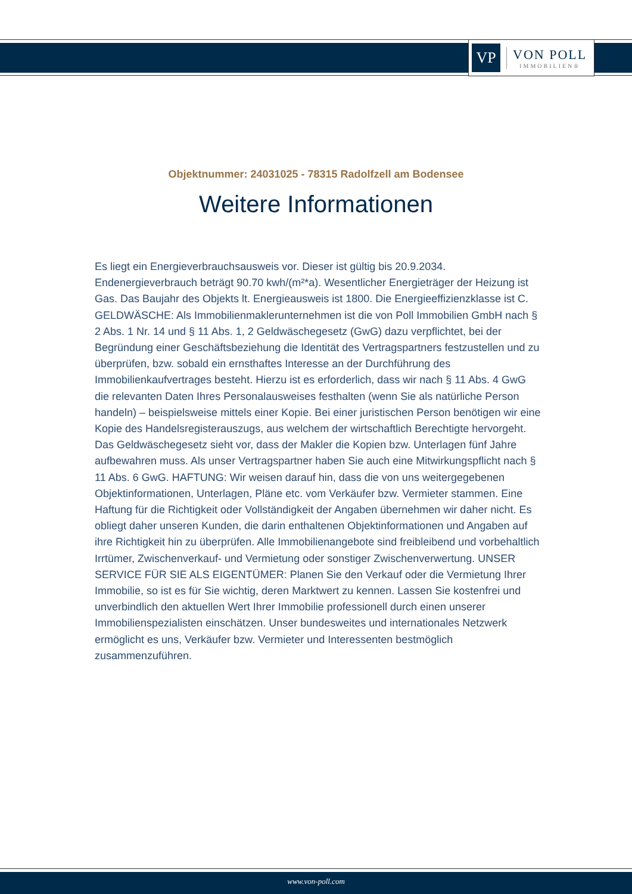VP
VON POLL
IMMOBILIEN®
Objektnummer: 24031025 - 78315 Radolfzell am Bodensee
Weitere Informationen
Es liegt ein Energieverbrauchsausweis vor. Dieser ist gültig bis 20.9.2034. Endenergieverbrauch beträgt 90.70 kwh/(m²*a). Wesentlicher Energieträger der Heizung ist Gas. Das Baujahr des Objekts lt. Energieausweis ist 1800. Die Energieeffizienzklasse ist C. GELDWÄSCHE: Als Immobilienmaklerunternehmen ist die von Poll Immobilien GmbH nach § 2 Abs. 1 Nr. 14 und § 11 Abs. 1, 2 Geldwäschegesetz (GwG) dazu verpflichtet, bei der Begründung einer Geschäftsbeziehung die Identität des Vertragspartners festzustellen und zu überprüfen, bzw. sobald ein ernsthaftes Interesse an der Durchführung des Immobilienkaufvertrages besteht. Hierzu ist es erforderlich, dass wir nach § 11 Abs. 4 GwG die relevanten Daten Ihres Personalausweises festhalten (wenn Sie als natürliche Person handeln) – beispielsweise mittels einer Kopie. Bei einer juristischen Person benötigen wir eine Kopie des Handelsregisterauszugs, aus welchem der wirtschaftlich Berechtigte hervorgeht. Das Geldwäschegesetz sieht vor, dass der Makler die Kopien bzw. Unterlagen fünf Jahre aufbewahren muss. Als unser Vertragspartner haben Sie auch eine Mitwirkungspflicht nach § 11 Abs. 6 GwG. HAFTUNG: Wir weisen darauf hin, dass die von uns weitergegebenen Objektinformationen, Unterlagen, Pläne etc. vom Verkäufer bzw. Vermieter stammen. Eine Haftung für die Richtigkeit oder Vollständigkeit der Angaben übernehmen wir daher nicht. Es obliegt daher unseren Kunden, die darin enthaltenen Objektinformationen und Angaben auf ihre Richtigkeit hin zu überprüfen. Alle Immobilienangebote sind freibleibend und vorbehaltlich Irrtümer, Zwischenverkauf- und Vermietung oder sonstiger Zwischenverwertung. UNSER SERVICE FÜR SIE ALS EIGENTÜMER: Planen Sie den Verkauf oder die Vermietung Ihrer Immobilie, so ist es für Sie wichtig, deren Marktwert zu kennen. Lassen Sie kostenfrei und unverbindlich den aktuellen Wert Ihrer Immobilie professionell durch einen unserer Immobilienspezialisten einschätzen. Unser bundesweites und internationales Netzwerk ermöglicht es uns, Verkäufer bzw. Vermieter und Interessenten bestmöglich zusammenzuführen.
www.von-poll.com